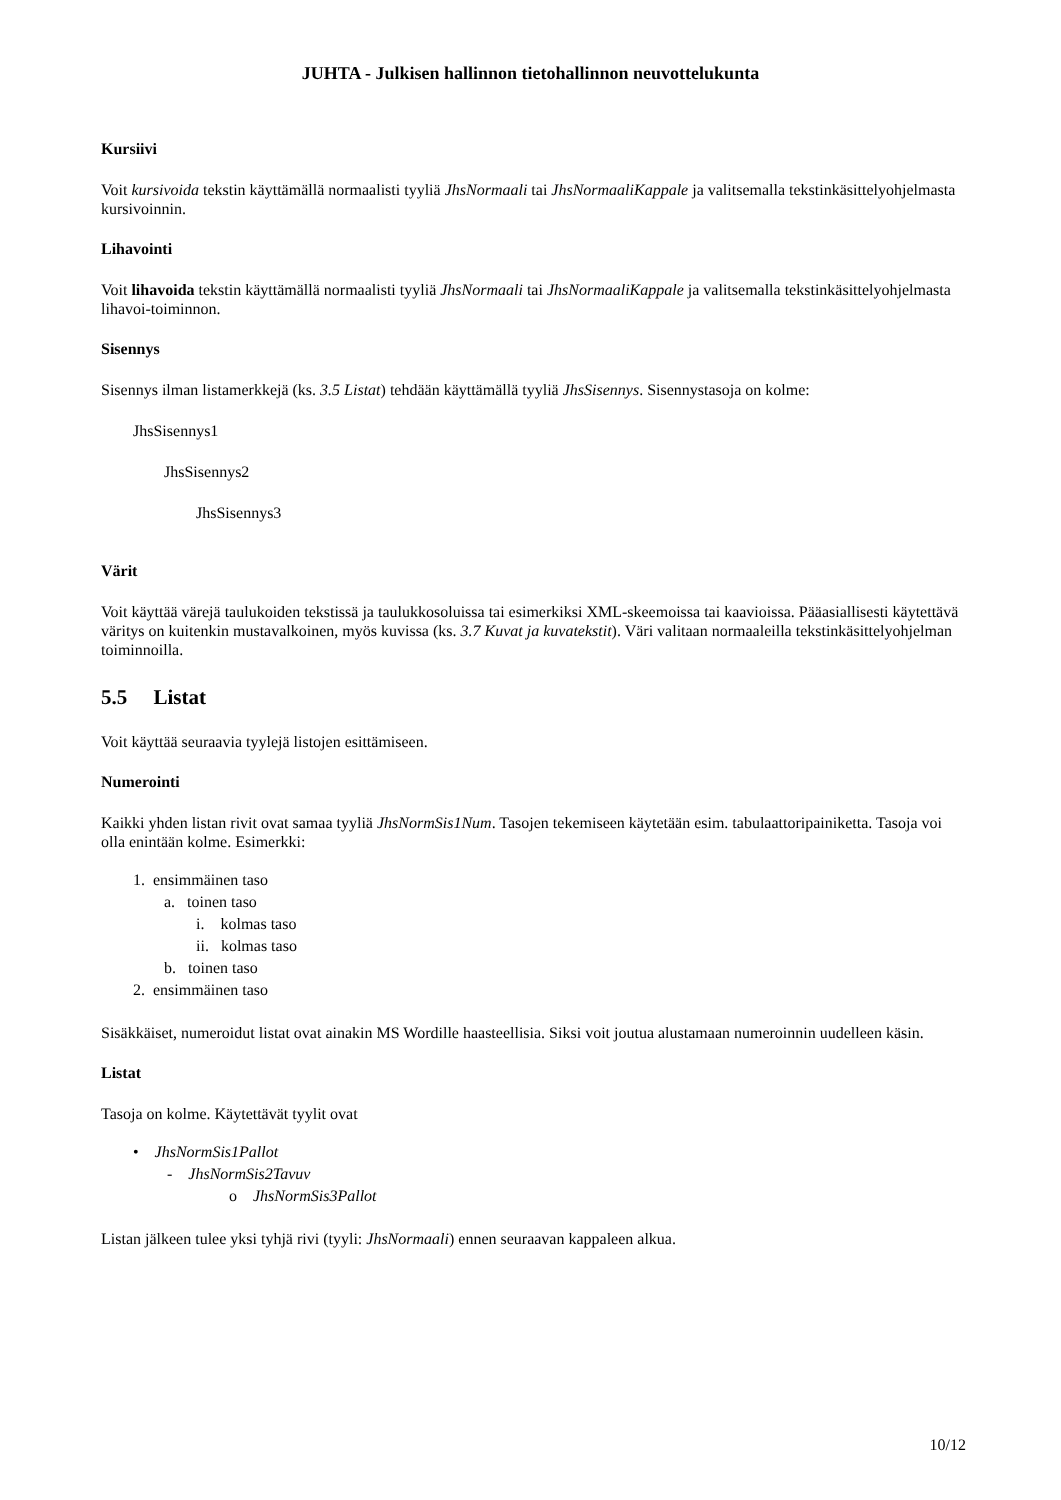JUHTA - Julkisen hallinnon tietohallinnon neuvottelukunta
Kursiivi
Voit kursivoida tekstin käyttämällä normaalisti tyyliä JhsNormaali tai JhsNormaaliKappale ja valitsemalla tekstinkäsittelyohjelmasta kursivoinnin.
Lihavointi
Voit lihavoida tekstin käyttämällä normaalisti tyyliä JhsNormaali tai JhsNormaaliKappale ja valitsemalla tekstinkäsittelyohjelmasta lihavoi-toiminnon.
Sisennys
Sisennys ilman listamerkkejä (ks. 3.5 Listat) tehdään käyttämällä tyyliä JhsSisennys. Sisennystasoja on kolme:
JhsSisennys1
JhsSisennys2
JhsSisennys3
Värit
Voit käyttää värejä taulukoiden tekstissä ja taulukkosoluissa tai esimerkiksi XML-skeemoissa tai kaavioissa. Pääasiallisesti käytettävä väritys on kuitenkin mustavalkoinen, myös kuvissa (ks. 3.7 Kuvat ja kuvatekstit). Väri valitaan normaaleilla tekstinkäsittelyohjelman toiminnoilla.
5.5 Listat
Voit käyttää seuraavia tyylejä listojen esittämiseen.
Numerointi
Kaikki yhden listan rivit ovat samaa tyyliä JhsNormSis1Num. Tasojen tekemiseen käytetään esim. tabulaattoripainiketta. Tasoja voi olla enintään kolme. Esimerkki:
1. ensimmäinen taso
a. toinen taso
i. kolmas taso
ii. kolmas taso
b. toinen taso
2. ensimmäinen taso
Sisäkkäiset, numeroidut listat ovat ainakin MS Wordille haasteellisia. Siksi voit joutua alustamaan numeroinnin uudelleen käsin.
Listat
Tasoja on kolme. Käytettävät tyylit ovat
• JhsNormSis1Pallot
- JhsNormSis2Tavuv
o JhsNormSis3Pallot
Listan jälkeen tulee yksi tyhjä rivi (tyyli: JhsNormaali) ennen seuraavan kappaleen alkua.
10/12